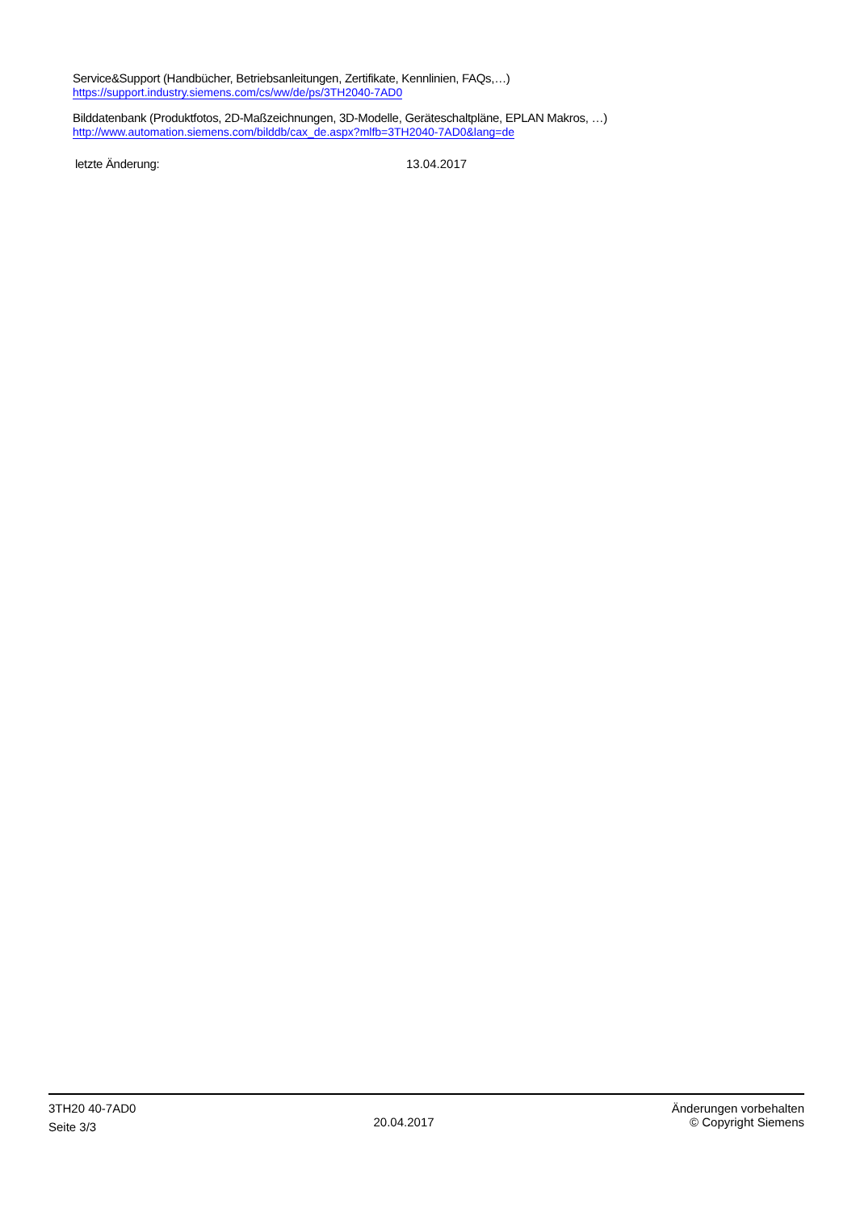Service&Support (Handbücher, Betriebsanleitungen, Zertifikate, Kennlinien, FAQs,…)
https://support.industry.siemens.com/cs/ww/de/ps/3TH2040-7AD0
Bilddatenbank (Produktfotos, 2D-Maßzeichnungen, 3D-Modelle, Geräteschaltpläne, EPLAN Makros, …)
http://www.automation.siemens.com/bilddb/cax_de.aspx?mlfb=3TH2040-7AD0&lang=de
letzte Änderung: 13.04.2017
3TH20 40-7AD0
Seite 3/3
20.04.2017
Änderungen vorbehalten
© Copyright Siemens